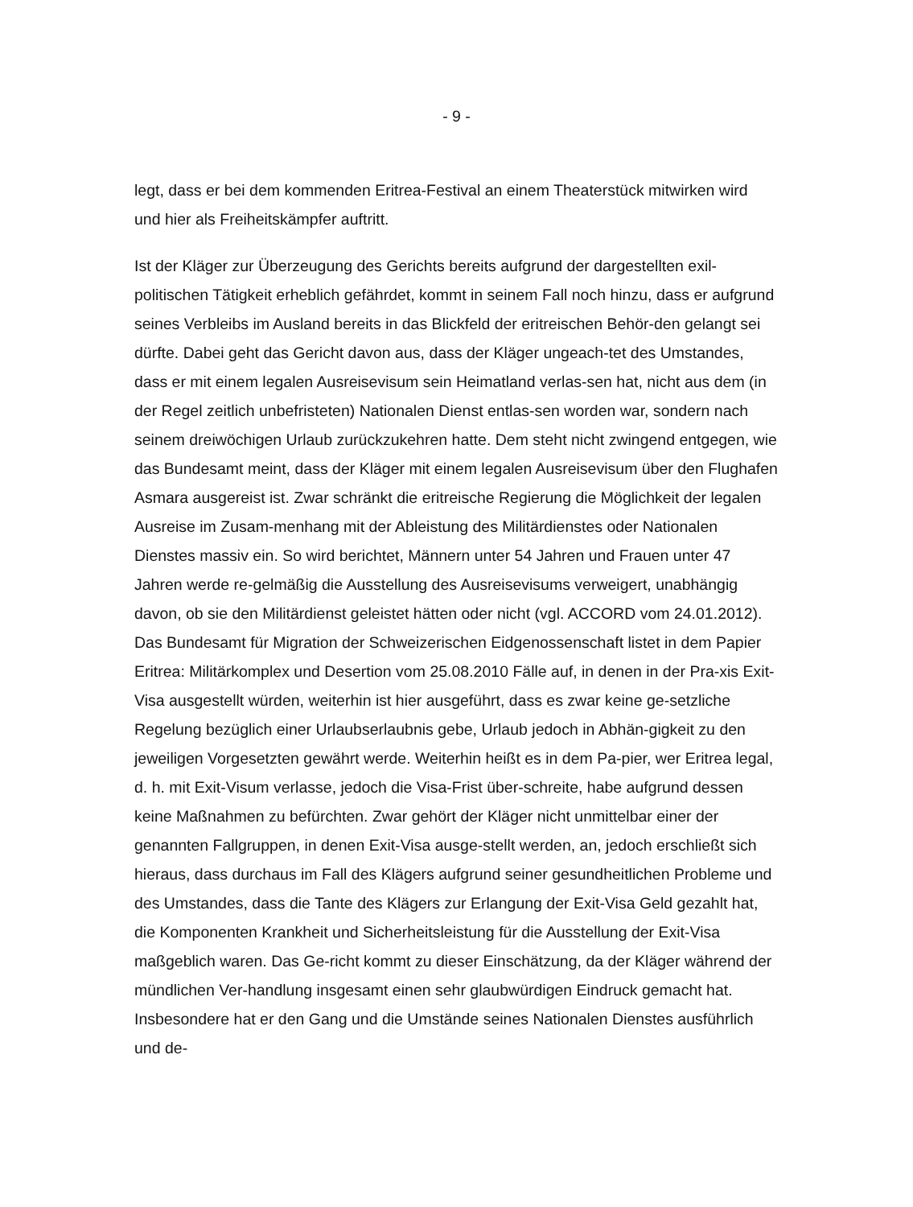- 9 -
legt, dass er bei dem kommenden Eritrea-Festival an einem Theaterstück mitwirken wird und hier als Freiheitskämpfer auftritt.
Ist der Kläger zur Überzeugung des Gerichts bereits aufgrund der dargestellten exil-politischen Tätigkeit erheblich gefährdet, kommt in seinem Fall noch hinzu, dass er aufgrund seines Verbleibs im Ausland bereits in das Blickfeld der eritreischen Behör-den gelangt sei dürfte. Dabei geht das Gericht davon aus, dass der Kläger ungeach-tet des Umstandes, dass er mit einem legalen Ausreisevisum sein Heimatland verlas-sen hat, nicht aus dem (in der Regel zeitlich unbefristeten) Nationalen Dienst entlas-sen worden war, sondern nach seinem dreiwöchigen Urlaub zurückzukehren hatte. Dem steht nicht zwingend entgegen, wie das Bundesamt meint, dass der Kläger mit einem legalen Ausreisevisum über den Flughafen Asmara ausgereist ist. Zwar schränkt die eritreische Regierung die Möglichkeit der legalen Ausreise im Zusam-menhang mit der Ableistung des Militärdienstes oder Nationalen Dienstes massiv ein. So wird berichtet, Männern unter 54 Jahren und Frauen unter 47 Jahren werde re-gelmäßig die Ausstellung des Ausreisevisums verweigert, unabhängig davon, ob sie den Militärdienst geleistet hätten oder nicht (vgl. ACCORD vom 24.01.2012). Das Bundesamt für Migration der Schweizerischen Eidgenossenschaft listet in dem Papier Eritrea: Militärkomplex und Desertion vom 25.08.2010 Fälle auf, in denen in der Pra-xis Exit-Visa ausgestellt würden, weiterhin ist hier ausgeführt, dass es zwar keine ge-setzliche Regelung bezüglich einer Urlaubserlaubnis gebe, Urlaub jedoch in Abhän-gigkeit zu den jeweiligen Vorgesetzten gewährt werde. Weiterhin heißt es in dem Pa-pier, wer Eritrea legal, d. h. mit Exit-Visum verlasse, jedoch die Visa-Frist über-schreite, habe aufgrund dessen keine Maßnahmen zu befürchten. Zwar gehört der Kläger nicht unmittelbar einer der genannten Fallgruppen, in denen Exit-Visa ausge-stellt werden, an, jedoch erschließt sich hieraus, dass durchaus im Fall des Klägers aufgrund seiner gesundheitlichen Probleme und des Umstandes, dass die Tante des Klägers zur Erlangung der Exit-Visa Geld gezahlt hat, die Komponenten Krankheit und Sicherheitsleistung für die Ausstellung der Exit-Visa maßgeblich waren. Das Ge-richt kommt zu dieser Einschätzung, da der Kläger während der mündlichen Ver-handlung insgesamt einen sehr glaubwürdigen Eindruck gemacht hat. Insbesondere hat er den Gang und die Umstände seines Nationalen Dienstes ausführlich und de-